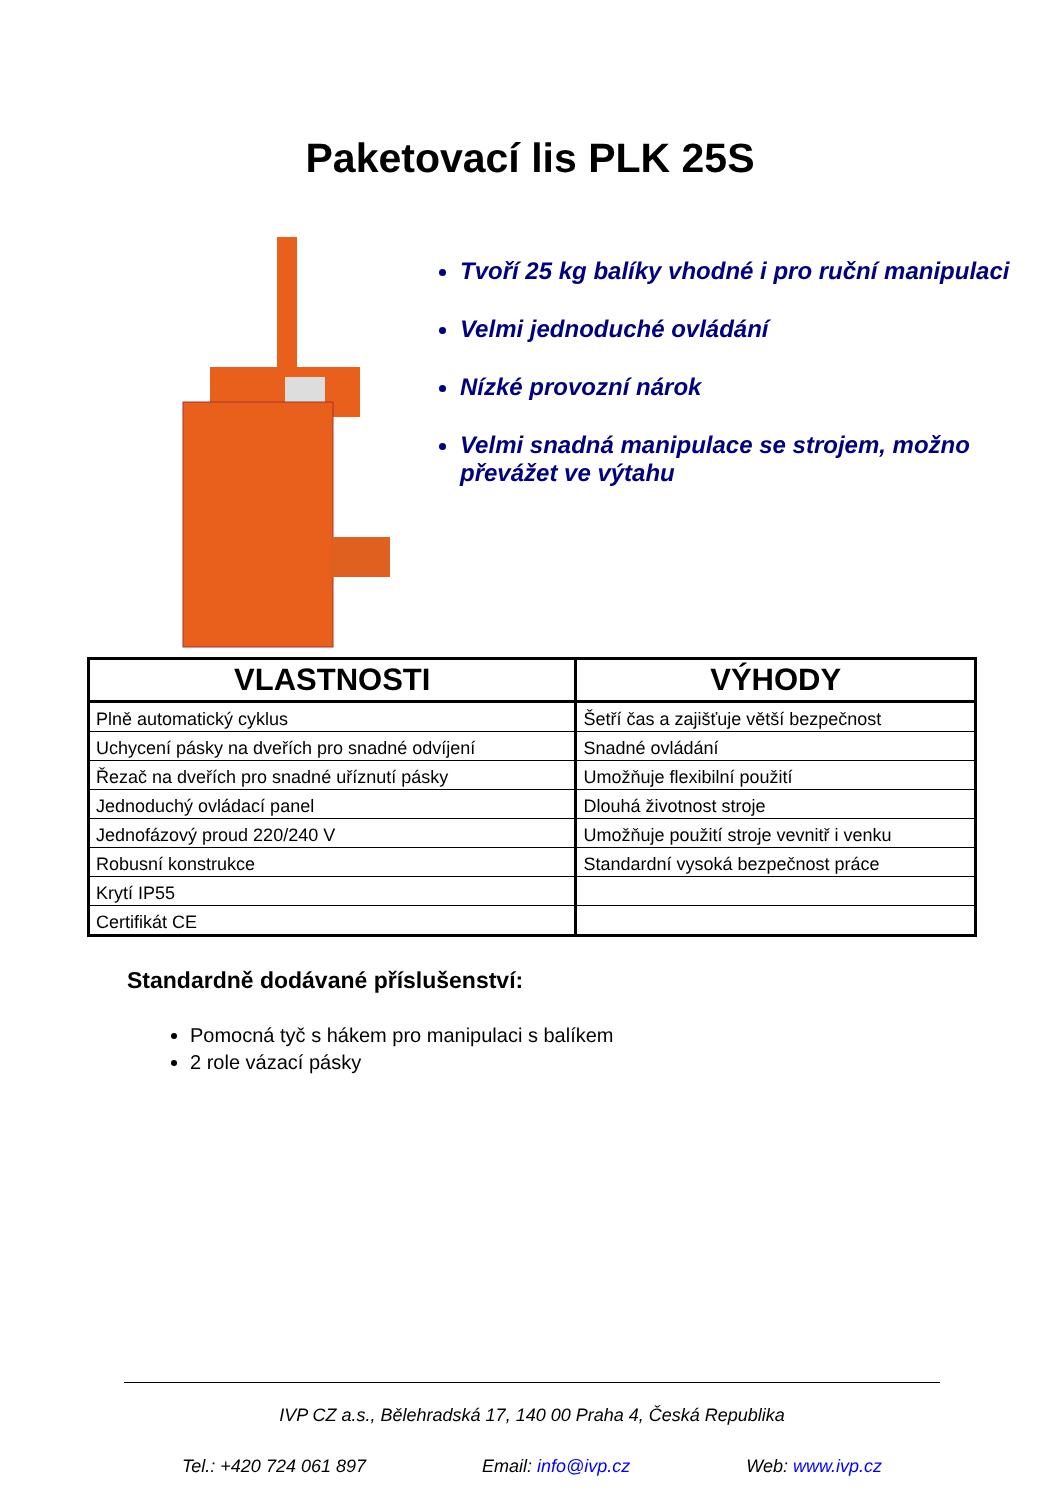Paketovací lis PLK 25S
Tvoří 25 kg balíky vhodné i pro ruční manipulaci
Velmi jednoduché ovládání
Nízké provozní nárok
Velmi snadná manipulace se strojem, možno převážet ve výtahu
| VLASTNOSTI | VÝHODY |
| --- | --- |
| Plně automatický cyklus | Šetří čas a zajišťuje větší bezpečnost |
| Uchycení pásky na dveřích pro snadné odvíjení | Snadné ovládání |
| Řezač na dveřích pro snadné uříznutí pásky | Umožňuje flexibilní použití |
| Jednoduchý ovládací panel | Dlouhá životnost stroje |
| Jednofázový proud 220/240 V | Umožňuje použití stroje vevnitř i venku |
| Robusní konstrukce | Standardní vysoká bezpečnost práce |
| Krytí IP55 | |
| Certifikát CE | |
Standardně dodávané příslušenství:
Pomocná tyč s hákem pro manipulaci s balíkem
2 role vázací pásky
IVP CZ a.s., Bělehradská 17, 140 00 Praha 4, Česká Republika
Tel.: +420 724 061 897 Email: info@ivp.cz Web: www.ivp.cz